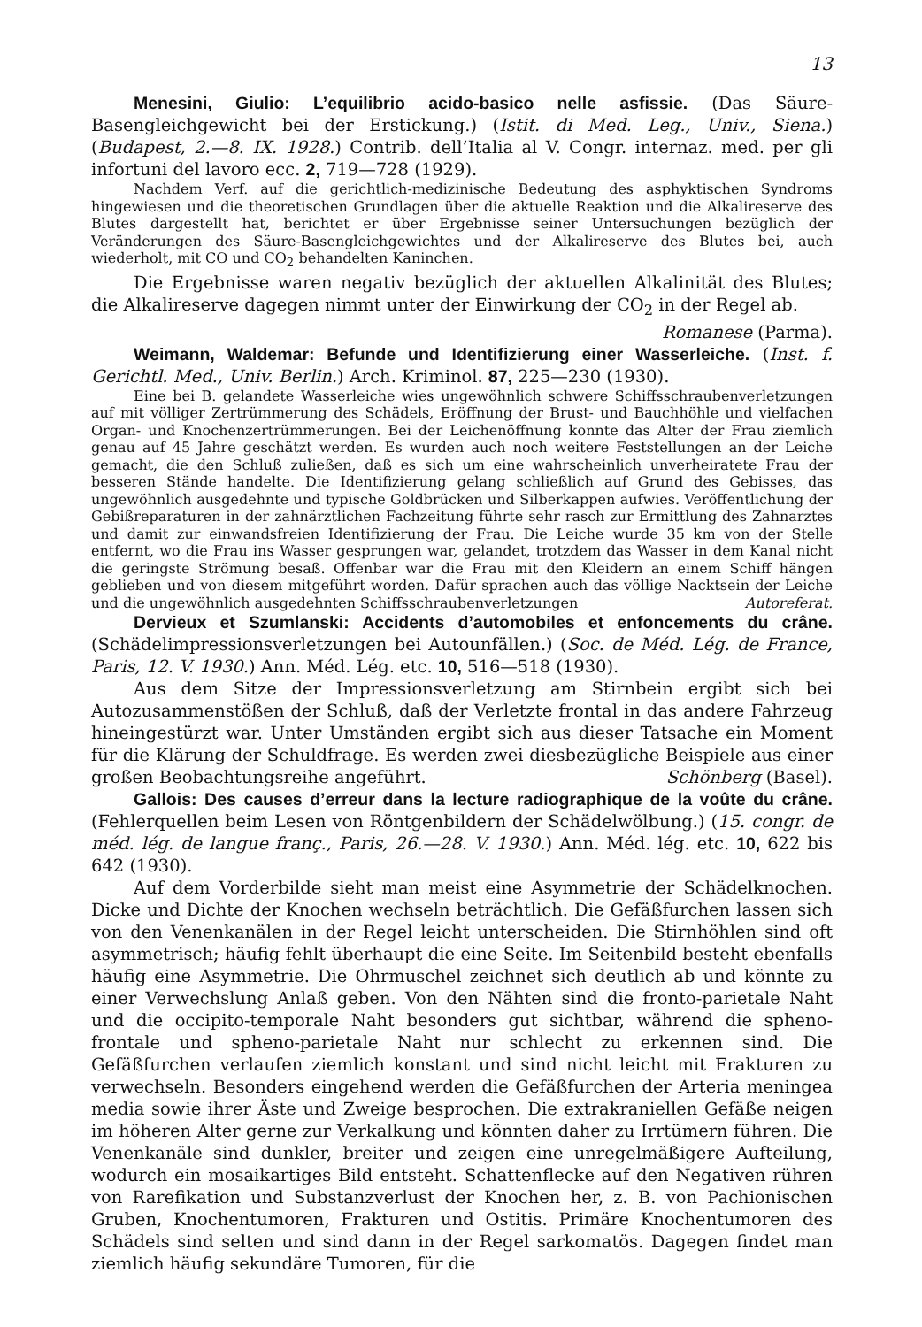13
Menesini, Giulio: L’equilibrio acido-basico nelle asfissie. (Das Säure-Basengleichgewicht bei der Erstickung.) (Istit. di Med. Leg., Univ., Siena.) (Budapest, 2.—8. IX. 1928.) Contrib. dell’Italia al V. Congr. internaz. med. per gli infortuni del lavoro ecc. 2, 719—728 (1929).
Nachdem Verf. auf die gerichtlich-medizinische Bedeutung des asphyktischen Syndroms hingewiesen und die theoretischen Grundlagen über die aktuelle Reaktion und die Alkalireserve des Blutes dargestellt hat, berichtet er über Ergebnisse seiner Untersuchungen bezüglich der Veränderungen des Säure-Basengleichgewichtes und der Alkalireserve des Blutes bei, auch wiederholt, mit CO und CO<sub>2</sub> behandelten Kaninchen.
Die Ergebnisse waren negativ bezüglich der aktuellen Alkalinität des Blutes; die Alkalireserve dagegen nimmt unter der Einwirkung der CO<sub>2</sub> in der Regel ab.
Romanese (Parma).
Weimann, Waldemar: Befunde und Identifizierung einer Wasserleiche. (Inst. f. Gerichtl. Med., Univ. Berlin.) Arch. Kriminol. 87, 225—230 (1930).
Eine bei B. gelandete Wasserleiche wies ungewöhnlich schwere Schiffsschraubenverletzungen auf mit völliger Zertrümmerung des Schädels, Eröffnung der Brust- und Bauchhöhle und vielfachen Organ- und Knochenzertrümmerungen. Bei der Leichenöffnung konnte das Alter der Frau ziemlich genau auf 45 Jahre geschätzt werden. Es wurden auch noch weitere Feststellungen an der Leiche gemacht, die den Schluß zuließen, daß es sich um eine wahrscheinlich unverheiratete Frau der besseren Stände handelte. Die Identifizierung gelang schließlich auf Grund des Gebisses, das ungewöhnlich ausgedehnte und typische Goldbrücken und Silberkappen aufwies. Veröffentlichung der Gebißreparaturen in der zahnärztlichen Fachzeitung führte sehr rasch zur Ermittlung des Zahnarztes und damit zur einwandsfreien Identifizierung der Frau. Die Leiche wurde 35 km von der Stelle entfernt, wo die Frau ins Wasser gesprungen war, gelandet, trotzdem das Wasser in dem Kanal nicht die geringste Strömung besaß. Offenbar war die Frau mit den Kleidern an einem Schiff hängen geblieben und von diesem mitgeführt worden. Dafür sprachen auch das völlige Nacktsein der Leiche und die ungewöhnlich ausgedehnten Schiffsschraubenverletzungen Autoreferat.
Dervieux et Szumlanski: Accidents d’automobiles et enfoncements du crâne. (Schädelimpressionsverletzungen bei Autounfällen.) (Soc. de Méd. Lég. de France, Paris, 12. V. 1930.) Ann. Méd. Lég. etc. 10, 516—518 (1930).
Aus dem Sitze der Impressionsverletzung am Stirnbein ergibt sich bei Autozusammenstößen der Schluß, daß der Verletzte frontal in das andere Fahrzeug hineingestürzt war. Unter Umständen ergibt sich aus dieser Tatsache ein Moment für die Klärung der Schuldfrage. Es werden zwei diesbezügliche Beispiele aus einer großen Beobachtungsreihe angeführt. Schönberg (Basel).
Gallois: Des causes d’erreur dans la lecture radiographique de la voûte du crâne. (Fehlerquellen beim Lesen von Röntgenbildern der Schädelwölbung.) (15. congr. de méd. lég. de langue franç., Paris, 26.—28. V. 1930.) Ann. Méd. lég. etc. 10, 622 bis 642 (1930).
Auf dem Vorderbilde sieht man meist eine Asymmetrie der Schädelknochen. Dicke und Dichte der Knochen wechseln beträchtlich. Die Gefäßfurchen lassen sich von den Venenkanälen in der Regel leicht unterscheiden. Die Stirnhöhlen sind oft asymmetrisch; häufig fehlt überhaupt die eine Seite. Im Seitenbild besteht ebenfalls häufig eine Asymmetrie. Die Ohrmuschel zeichnet sich deutlich ab und könnte zu einer Verwechslung Anlaß geben. Von den Nähten sind die fronto-parietale Naht und die occipito-temporale Naht besonders gut sichtbar, während die spheno-frontale und spheno-parietale Naht nur schlecht zu erkennen sind. Die Gefäßfurchen verlaufen ziemlich konstant und sind nicht leicht mit Frakturen zu verwechseln. Besonders eingehend werden die Gefäßfurchen der Arteria meningea media sowie ihrer Äste und Zweige besprochen. Die extrakraniellen Gefäße neigen im höheren Alter gerne zur Verkalkung und könnten daher zu Irrtümern führen. Die Venenkanäle sind dunkler, breiter und zeigen eine unregelmäßigere Aufteilung, wodurch ein mosaikartiges Bild entsteht. Schattenflecke auf den Negativen rühren von Rarefikation und Substanzverlust der Knochen her, z. B. von Pachionischen Gruben, Knochentumoren, Frakturen und Ostitis. Primäre Knochentumoren des Schädels sind selten und sind dann in der Regel sarkomatös. Dagegen findet man ziemlich häufig sekundäre Tumoren, für die